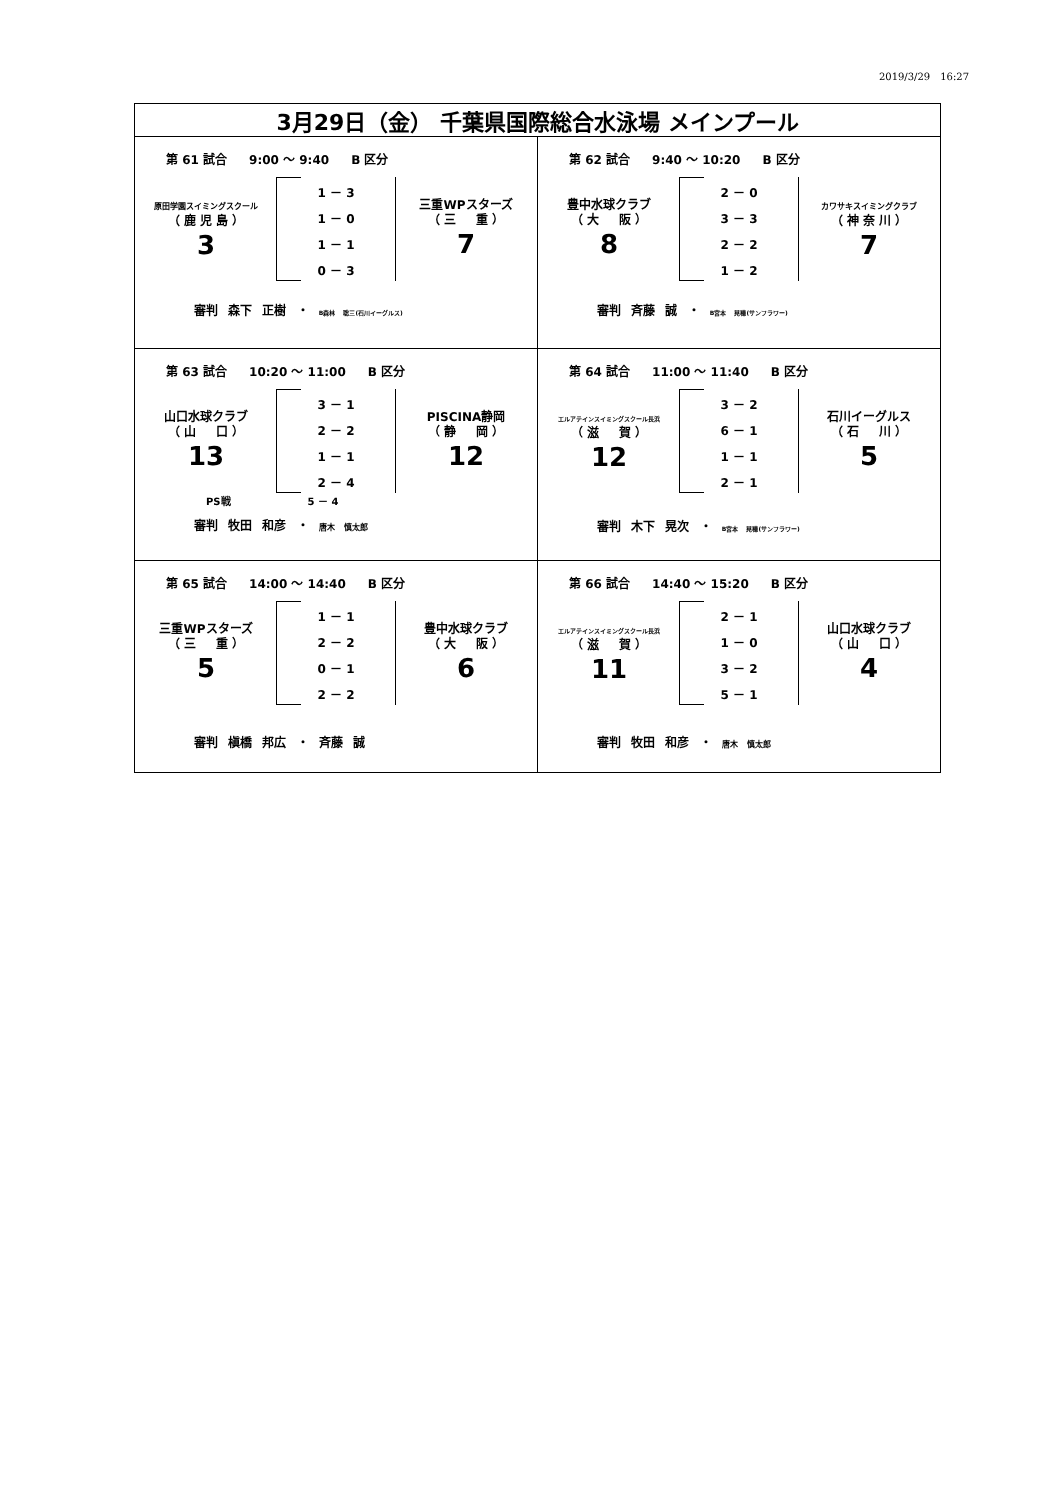2019/3/29　16:27
| 3月29日（金） 千葉県国際総合水泳場 メインプール | |
| --- | --- |
| 第 61 試合 9:00 ～ 9:40 B 区分 原田学園スイミングスクール （ 鹿 児 島 ） 3 1 － 3 1 － 0 1 － 1 0 － 3 三重WPスターズ （ 三 重 ） 7 審判 森下 正樹 ・ B森林 聡三(石川イーグルス) | 第 62 試合 9:40 ～ 10:20 B 区分 豊中水球クラブ （ 大 阪 ） 8 2 － 0 3 － 3 2 － 2 1 － 2 カワサキスイミングクラブ （ 神 奈 川 ） 7 審判 斉藤 誠 ・ B宮本 晃穂(サンフラワー) |
| 第 63 試合 10:20 ～ 11:00 B 区分 山口水球クラブ （ 山 口 ） 13 3 － 1 2 － 2 1 － 1 2 － 4 PISCINA静岡 （ 静 岡 ） 12 PS戦 5 － 4 審判 牧田 和彦 ・ 唐木 慎太郎 | 第 64 試合 11:00 ～ 11:40 B 区分 エルアテインスイミングスクール長浜 （ 滋 賀 ） 12 3 － 2 6 － 1 1 － 1 2 － 1 石川イーグルス （ 石 川 ） 5 審判 木下 晃次 ・ B宮本 晃穂(サンフラワー) |
| 第 65 試合 14:00 ～ 14:40 B 区分 三重WPスターズ （ 三 重 ） 5 1 － 1 2 － 2 0 － 1 2 － 2 豊中水球クラブ （ 大 阪 ） 6 審判 槇橋 邦広 ・ 斉藤 誠 | 第 66 試合 14:40 ～ 15:20 B 区分 エルアテインスイミングスクール長浜 （ 滋 賀 ） 11 2 － 1 1 － 0 3 － 2 5 － 1 山口水球クラブ （ 山 口 ） 4 審判 牧田 和彦 ・ 唐木 慎太郎 |